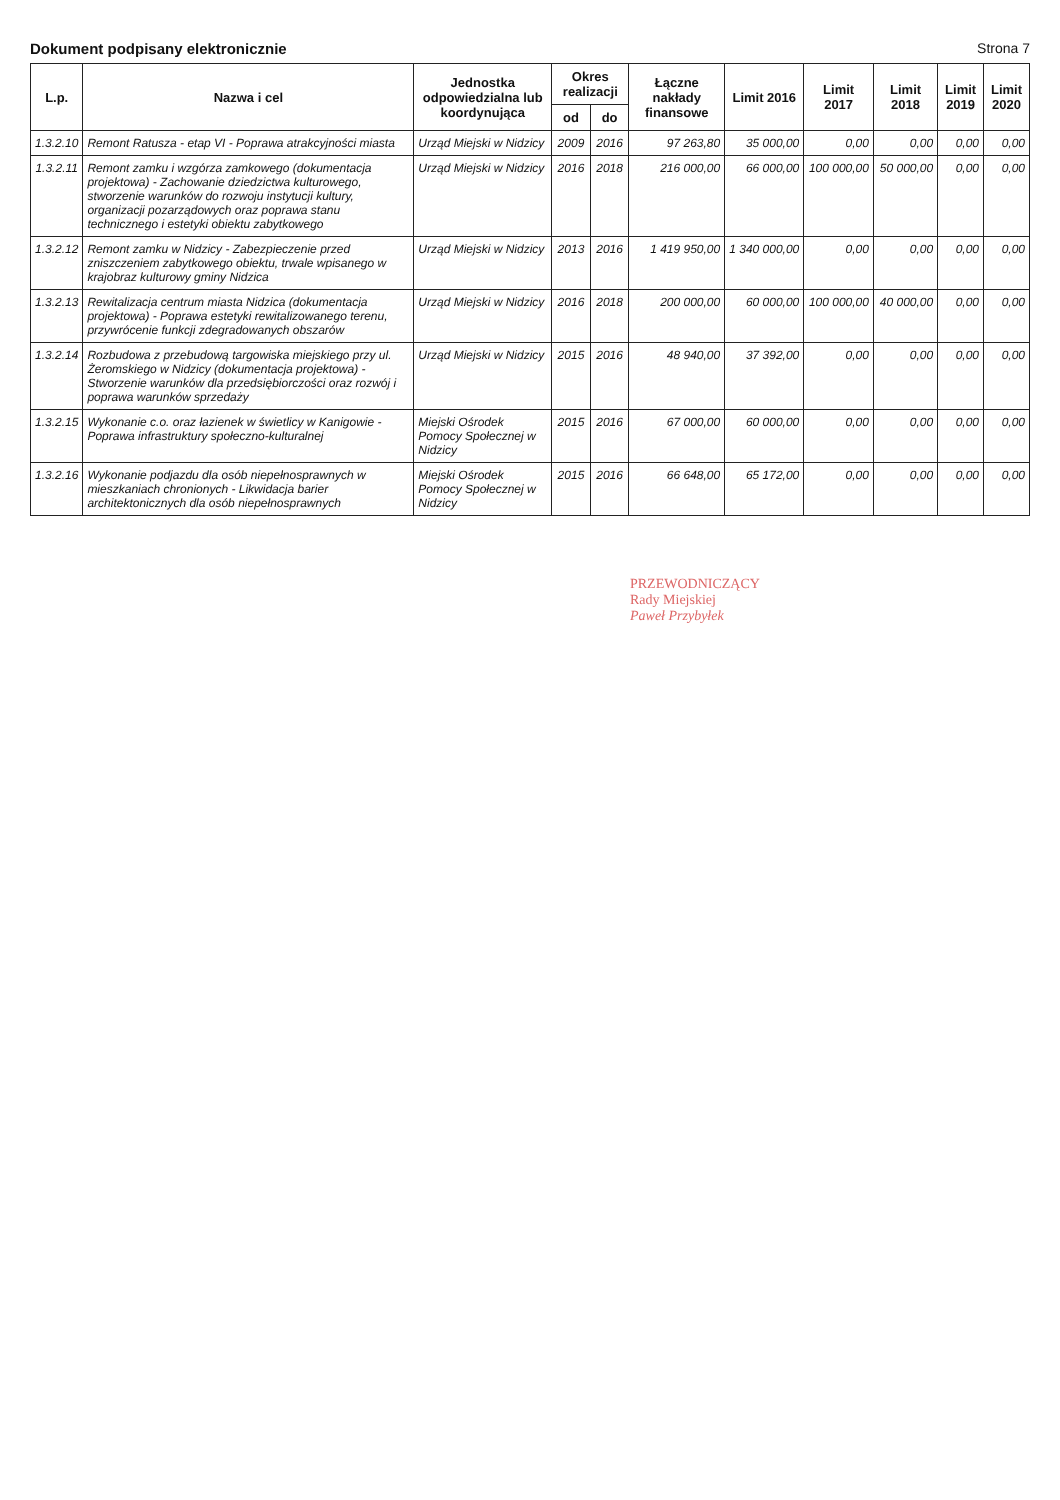Dokument podpisany elektronicznie Strona 7
| L.p. | Nazwa i cel | Jednostka odpowiedzialna lub koordynująca | Okres realizacji | | Łączne nakłady finansowe | Limit 2016 | Limit 2017 | Limit 2018 | Limit 2019 | Limit 2020 |
| --- | --- | --- | --- | --- | --- | --- | --- | --- | --- | --- |
| | | | od | do | | | | | | |
| 1.3.2.10 | Remont Ratusza - etap VI - Poprawa atrakcyjności miasta | Urząd Miejski w Nidzicy | 2009 | 2016 | 97 263,80 | 35 000,00 | 0,00 | 0,00 | 0,00 | 0,00 |
| 1.3.2.11 | Remont zamku i wzgórza zamkowego (dokumentacja projektowa) - Zachowanie dziedzictwa kulturowego, stworzenie warunków do rozwoju instytucji kultury, organizacji pozarządowych oraz poprawa stanu technicznego i estetyki obiektu zabytkowego | Urząd Miejski w Nidzicy | 2016 | 2018 | 216 000,00 | 66 000,00 | 100 000,00 | 50 000,00 | 0,00 | 0,00 |
| 1.3.2.12 | Remont zamku w Nidzicy - Zabezpieczenie przed zniszczeniem zabytkowego obiektu, trwale wpisanego w krajobraz kulturowy gminy Nidzica | Urząd Miejski w Nidzicy | 2013 | 2016 | 1 419 950,00 | 1 340 000,00 | 0,00 | 0,00 | 0,00 | 0,00 |
| 1.3.2.13 | Rewitalizacja centrum miasta Nidzica (dokumentacja projektowa) - Poprawa estetyki rewitalizowanego terenu, przywrócenie funkcji zdegradowanych obszarów | Urząd Miejski w Nidzicy | 2016 | 2018 | 200 000,00 | 60 000,00 | 100 000,00 | 40 000,00 | 0,00 | 0,00 |
| 1.3.2.14 | Rozbudowa z przebudową targowiska miejskiego przy ul. Żeromskiego w Nidzicy (dokumentacja projektowa) - Stworzenie warunków dla przedsiębiorczości oraz rozwój i poprawa warunków sprzedaży | Urząd Miejski w Nidzicy | 2015 | 2016 | 48 940,00 | 37 392,00 | 0,00 | 0,00 | 0,00 | 0,00 |
| 1.3.2.15 | Wykonanie c.o. oraz łazienek w świetlicy w Kanigowie - Poprawa infrastruktury społeczno-kulturalnej | Miejski Ośrodek Pomocy Społecznej w Nidzicy | 2015 | 2016 | 67 000,00 | 60 000,00 | 0,00 | 0,00 | 0,00 | 0,00 |
| 1.3.2.16 | Wykonanie podjazdu dla osób niepełnosprawnych w mieszkaniach chronionych - Likwidacja barier architektonicznych dla osób niepełnosprawnych | Miejski Ośrodek Pomocy Społecznej w Nidzicy | 2015 | 2016 | 66 648,00 | 65 172,00 | 0,00 | 0,00 | 0,00 | 0,00 |
PRZEWODNICZĄCY
Rady Miejskiej
Paweł Przybyłek